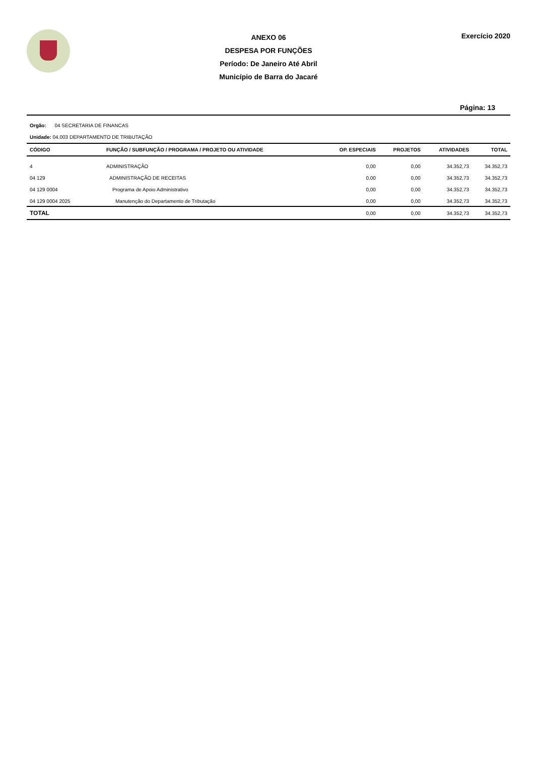ANEXO 06
DESPESA POR FUNÇÕES
Período: De Janeiro Até Abril
Município de Barra do Jacaré
Exercício 2020
Página: 13
Orgão: 04 SECRETARIA DE FINANCAS
Unidade: 04.003 DEPARTAMENTO DE TRIBUTAÇÃO
| CÓDIGO | FUNÇÃO / SUBFUNÇÃO / PROGRAMA / PROJETO OU ATIVIDADE | OP. ESPECIAIS | PROJETOS | ATIVIDADES | TOTAL |
| --- | --- | --- | --- | --- | --- |
| 4 | ADMINISTRAÇÃO | 0,00 | 0,00 | 34.352,73 | 34.352,73 |
| 04 129 | ADMINISTRAÇÃO DE RECEITAS | 0,00 | 0,00 | 34.352,73 | 34.352,73 |
| 04 129 0004 | Programa de Apoio Administrativo | 0,00 | 0,00 | 34.352,73 | 34.352,73 |
| 04 129 0004 2025 | Manutenção do Departamento de Tributação | 0,00 | 0,00 | 34.352,73 | 34.352,73 |
| TOTAL | | 0,00 | 0,00 | 34.352,73 | 34.352,73 |